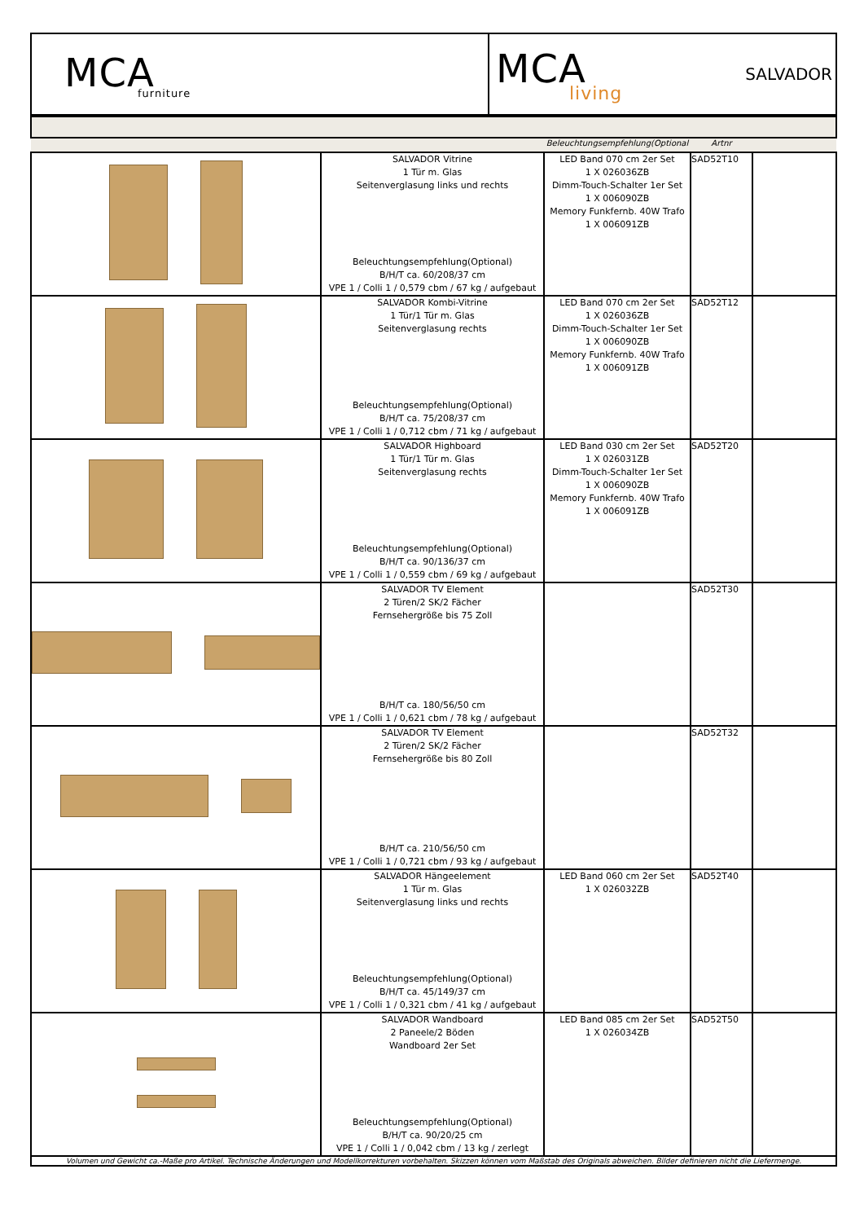| MCA furniture | MCA living SALVADOR |
| | | Beleuchtungsempfehlung(Optional | Artnr | |
| --- | --- | --- | --- | --- |
| | SALVADOR Vitrine 1 Tür m. Glas Seitenverglasung links und rechts Beleuchtungsempfehlung(Optional) B/H/T ca. 60/208/37 cm VPE 1 / Colli 1 / 0,579 cbm / 67 kg / aufgebaut | LED Band 070 cm 2er Set 1 X 026036ZB Dimm-Touch-Schalter 1er Set 1 X 006090ZB Memory Funkfernb. 40W Trafo 1 X 006091ZB | SAD52T10 | |
| | SALVADOR Kombi-Vitrine 1 Tür/1 Tür m. Glas Seitenverglasung rechts Beleuchtungsempfehlung(Optional) B/H/T ca. 75/208/37 cm VPE 1 / Colli 1 / 0,712 cbm / 71 kg / aufgebaut | LED Band 070 cm 2er Set 1 X 026036ZB Dimm-Touch-Schalter 1er Set 1 X 006090ZB Memory Funkfernb. 40W Trafo 1 X 006091ZB | SAD52T12 | |
| | SALVADOR Highboard 1 Tür/1 Tür m. Glas Seitenverglasung rechts Beleuchtungsempfehlung(Optional) B/H/T ca. 90/136/37 cm VPE 1 / Colli 1 / 0,559 cbm / 69 kg / aufgebaut | LED Band 030 cm 2er Set 1 X 026031ZB Dimm-Touch-Schalter 1er Set 1 X 006090ZB Memory Funkfernb. 40W Trafo 1 X 006091ZB | SAD52T20 | |
| | SALVADOR TV Element 2 Türen/2 SK/2 Fächer Fernsehergröße bis 75 Zoll B/H/T ca. 180/56/50 cm VPE 1 / Colli 1 / 0,621 cbm / 78 kg / aufgebaut | | SAD52T30 | |
| | SALVADOR TV Element 2 Türen/2 SK/2 Fächer Fernsehergröße bis 80 Zoll B/H/T ca. 210/56/50 cm VPE 1 / Colli 1 / 0,721 cbm / 93 kg / aufgebaut | | SAD52T32 | |
| | SALVADOR Hängeelement 1 Tür m. Glas Seitenverglasung links und rechts Beleuchtungsempfehlung(Optional) B/H/T ca. 45/149/37 cm VPE 1 / Colli 1 / 0,321 cbm / 41 kg / aufgebaut | LED Band 060 cm 2er Set 1 X 026032ZB | SAD52T40 | |
| | SALVADOR Wandboard 2 Paneele/2 Böden Wandboard 2er Set Beleuchtungsempfehlung(Optional) B/H/T ca. 90/20/25 cm VPE 1 / Colli 1 / 0,042 cbm / 13 kg / zerlegt | LED Band 085 cm 2er Set 1 X 026034ZB | SAD52T50 | |
Volumen und Gewicht ca.-Maße pro Artikel. Technische Änderungen und Modellkorrekturen vorbehalten. Skizzen können vom Maßstab des Originals abweichen. Bilder definieren nicht die Liefermenge.